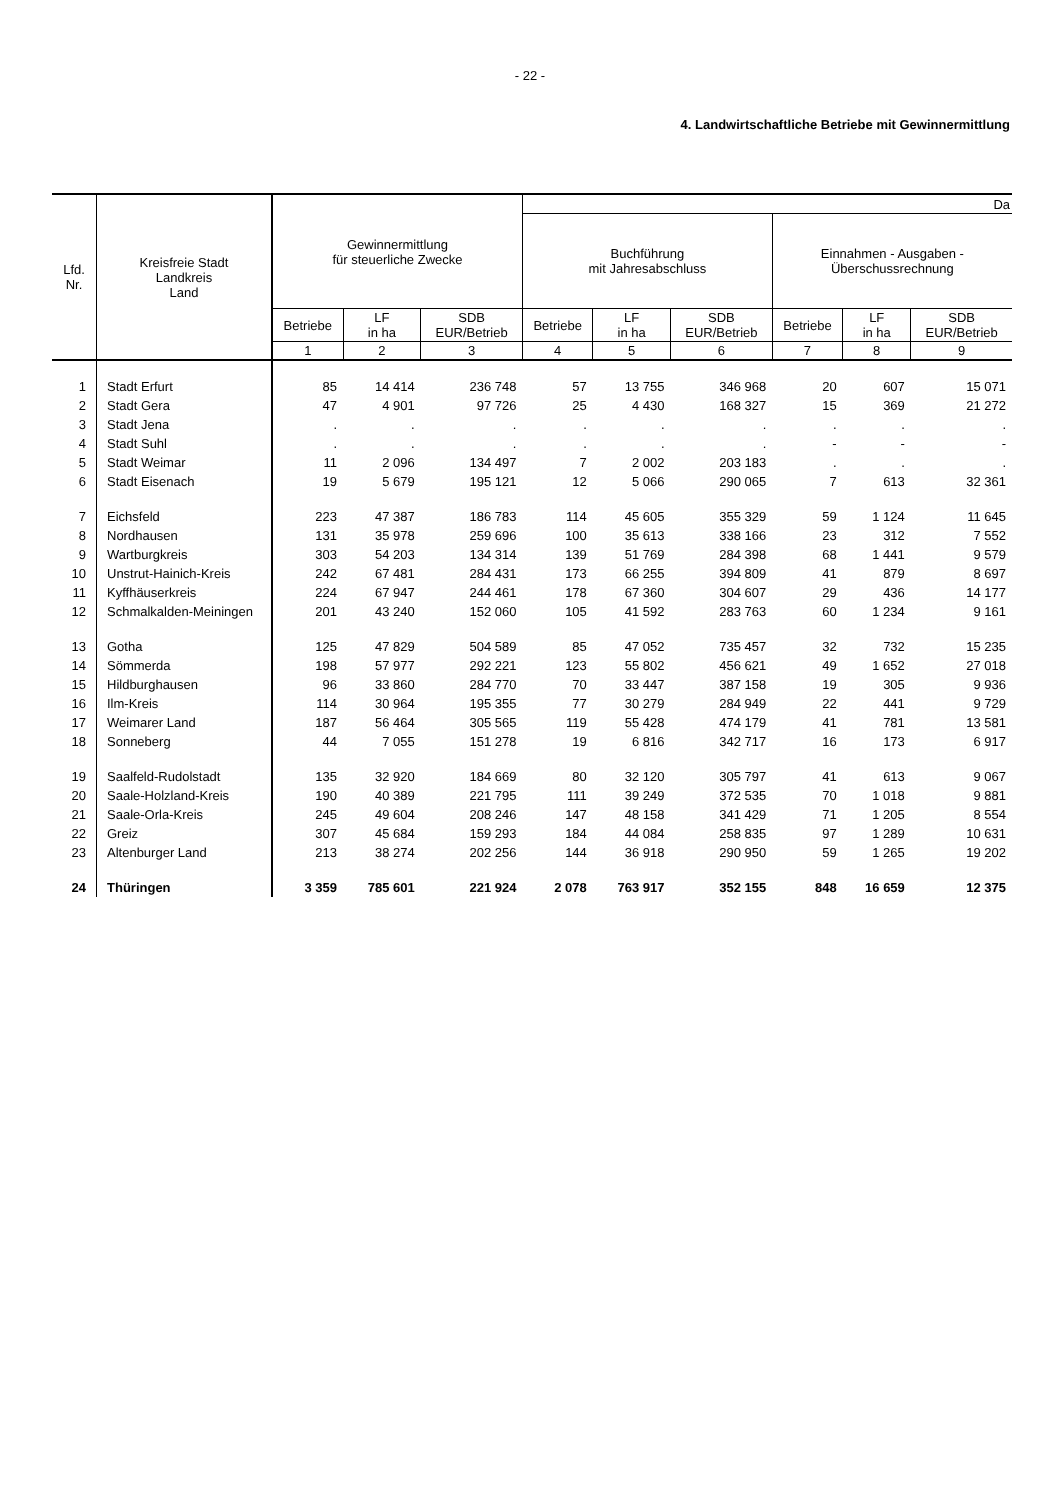- 22 -
4. Landwirtschaftliche Betriebe mit Gewinnermittlung
| Lfd. Nr. | Kreisfreie Stadt Landkreis Land | Gewinnermittlung für steuerliche Zwecke | | | Da | | | | | |
| --- | --- | --- | --- | --- | --- | --- | --- | --- | --- | --- |
| | | | | | Buchführung mit Jahresabschluss | | | Einnahmen - Ausgaben - Überschussrechnung | | |
| | | Betriebe | LF in ha | SDB EUR/Betrieb | Betriebe | LF in ha | SDB EUR/Betrieb | Betriebe | LF in ha | SDB EUR/Betrieb |
| | | 1 | 2 | 3 | 4 | 5 | 6 | 7 | 8 | 9 |
| 1 | Stadt Erfurt | 85 | 14 414 | 236 748 | 57 | 13 755 | 346 968 | 20 | 607 | 15 071 |
| 2 | Stadt Gera | 47 | 4 901 | 97 726 | 25 | 4 430 | 168 327 | 15 | 369 | 21 272 |
| 3 | Stadt Jena | . | . | . | . | . | . | . | . | . |
| 4 | Stadt Suhl | . | . | . | . | . | . | - | - | - |
| 5 | Stadt Weimar | 11 | 2 096 | 134 497 | 7 | 2 002 | 203 183 | . | . | . |
| 6 | Stadt Eisenach | 19 | 5 679 | 195 121 | 12 | 5 066 | 290 065 | 7 | 613 | 32 361 |
| 7 | Eichsfeld | 223 | 47 387 | 186 783 | 114 | 45 605 | 355 329 | 59 | 1 124 | 11 645 |
| 8 | Nordhausen | 131 | 35 978 | 259 696 | 100 | 35 613 | 338 166 | 23 | 312 | 7 552 |
| 9 | Wartburgkreis | 303 | 54 203 | 134 314 | 139 | 51 769 | 284 398 | 68 | 1 441 | 9 579 |
| 10 | Unstrut-Hainich-Kreis | 242 | 67 481 | 284 431 | 173 | 66 255 | 394 809 | 41 | 879 | 8 697 |
| 11 | Kyffhäuserkreis | 224 | 67 947 | 244 461 | 178 | 67 360 | 304 607 | 29 | 436 | 14 177 |
| 12 | Schmalkalden-Meiningen | 201 | 43 240 | 152 060 | 105 | 41 592 | 283 763 | 60 | 1 234 | 9 161 |
| 13 | Gotha | 125 | 47 829 | 504 589 | 85 | 47 052 | 735 457 | 32 | 732 | 15 235 |
| 14 | Sömmerda | 198 | 57 977 | 292 221 | 123 | 55 802 | 456 621 | 49 | 1 652 | 27 018 |
| 15 | Hildburghausen | 96 | 33 860 | 284 770 | 70 | 33 447 | 387 158 | 19 | 305 | 9 936 |
| 16 | Ilm-Kreis | 114 | 30 964 | 195 355 | 77 | 30 279 | 284 949 | 22 | 441 | 9 729 |
| 17 | Weimarer Land | 187 | 56 464 | 305 565 | 119 | 55 428 | 474 179 | 41 | 781 | 13 581 |
| 18 | Sonneberg | 44 | 7 055 | 151 278 | 19 | 6 816 | 342 717 | 16 | 173 | 6 917 |
| 19 | Saalfeld-Rudolstadt | 135 | 32 920 | 184 669 | 80 | 32 120 | 305 797 | 41 | 613 | 9 067 |
| 20 | Saale-Holzland-Kreis | 190 | 40 389 | 221 795 | 111 | 39 249 | 372 535 | 70 | 1 018 | 9 881 |
| 21 | Saale-Orla-Kreis | 245 | 49 604 | 208 246 | 147 | 48 158 | 341 429 | 71 | 1 205 | 8 554 |
| 22 | Greiz | 307 | 45 684 | 159 293 | 184 | 44 084 | 258 835 | 97 | 1 289 | 10 631 |
| 23 | Altenburger Land | 213 | 38 274 | 202 256 | 144 | 36 918 | 290 950 | 59 | 1 265 | 19 202 |
| 24 | Thüringen | 3 359 | 785 601 | 221 924 | 2 078 | 763 917 | 352 155 | 848 | 16 659 | 12 375 |